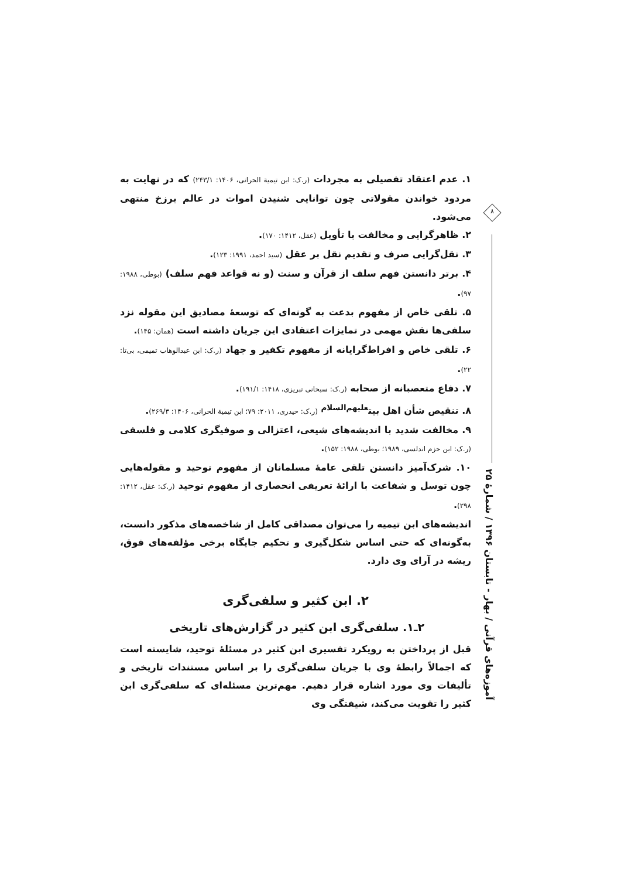۱. عدم اعتقاد تفصیلی به مجردات (ر.ک: ابن تیمیة الحرانی، ۱۴۰۶: ۲۴۳/۱) که در نهایت به مردود خواندن مقولاتی چون توانایی شنیدن اموات در عالم برزخ منتهی می‌شود.
۲. ظاهرگرایی و مخالفت با تأویل (عقل، ۱۴۱۲: ۱۷۰).
۳. نقل‌گرایی صرف و تقدیم نقل بر عقل (سید احمد، ۱۹۹۱: ۱۲۳).
۴. برتر دانستن فهم سلف از قرآن و سنت (و نه قواعد فهم سلف) (بوطی، ۱۹۸۸: ۹۷).
۵. تلقی خاص از مفهوم بدعت به گونه‌ای که توسعهٔ مصادیق این مقوله نزد سلفی‌ها نقش مهمی در تمایزات اعتقادی این جریان داشته است (همان: ۱۴۵).
۶. تلقی خاص و افراط‌گرایانه از مفهوم تکفیر و جهاد (ر.ک: ابن عبدالوهاب تمیمی، بی‌تا: ۲۲).
۷. دفاع متعصبانه از صحابه (ر.ک: سبحانی تبریزی، ۱۴۱۸: ۱۹۱/۱).
۸. تنقیص شأن اهل بیت<sup>علیهم‌السلام</sup> (ر.ک: حیدری، ۲۰۱۱: ۷۹؛ ابن تیمیة الحرانی، ۱۴۰۶: ۲۶۹/۳).
۹. مخالفت شدید با اندیشه‌های شیعی، اعتزالی و صوفیگری کلامی و فلسفی (ر.ک: ابن حزم اندلسی، ۱۹۸۹؛ بوطی، ۱۹۸۸: ۱۵۲).
۱۰. شرک‌آمیز دانستن تلقی عامهٔ مسلمانان از مفهوم توحید و مقوله‌هایی چون توسل و شفاعت با ارائهٔ تعریفی انحصاری از مفهوم توحید (ر.ک: عقل، ۱۴۱۲: ۲۹۸).
اندیشه‌های ابن تیمیه را می‌توان مصداقی کامل از شاخصه‌های مذکور دانست، به‌گونه‌ای که حتی اساس شکل‌گیری و تحکیم جایگاه برخی مؤلفه‌های فوق، ریشه در آرای وی دارد.
۲. ابن کثیر و سلفی‌گری
۲ـ۱. سلفی‌گری ابن کثیر در گزارش‌های تاریخی
قبل از پرداختن به رویکرد تفسیری ابن کثیر در مسئلهٔ توحید، شایسته است که اجمالاً رابطهٔ وی با جریان سلفی‌گری را بر اساس مستندات تاریخی و تألیفات وی مورد اشاره قرار دهیم. مهم‌ترین مسئله‌ای که سلفی‌گری ابن کثیر را تقویت می‌کند، شیفتگی وی
۸
آموزه‌های قرآنی / بهار - تابستان ۱۳۹۶ / شمارهٔ ۲۵